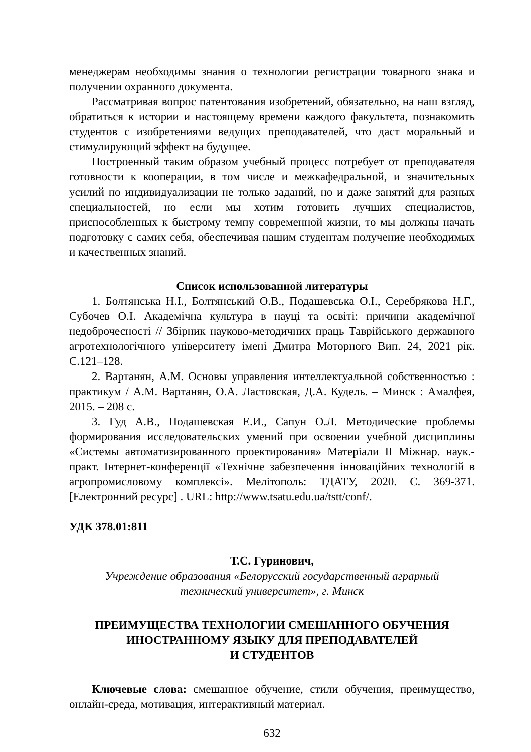менеджерам необходимы знания о технологии регистрации товарного знака и получении охранного документа.
Рассматривая вопрос патентования изобретений, обязательно, на наш взгляд, обратиться к истории и настоящему времени каждого факультета, познакомить студентов с изобретениями ведущих преподавателей, что даст моральный и стимулирующий эффект на будущее.
Построенный таким образом учебный процесс потребует от преподавателя готовности к кооперации, в том числе и межкафедральной, и значительных усилий по индивидуализации не только заданий, но и даже занятий для разных специальностей, но если мы хотим готовить лучших специалистов, приспособленных к быстрому темпу современной жизни, то мы должны начать подготовку с самих себя, обеспечивая нашим студентам получение необходимых и качественных знаний.
Список использованной литературы
1. Болтянська Н.І., Болтянський О.В., Подашевська О.І., Серебрякова Н.Г., Субочев О.І. Академічна культура в науці та освіті: причини академічної недоброчесності // Збірник науково-методичних праць Таврійського державного агротехнологічного університету імені Дмитра Моторного Вип. 24, 2021 рік. С.121–128.
2. Вартанян, А.М. Основы управления интеллектуальной собственностью : практикум / А.М. Вартанян, О.А. Ластовская, Д.А. Кудель. – Минск : Амалфея, 2015. – 208 с.
3. Гуд А.В., Подашевская Е.И., Сапун О.Л. Методические проблемы формирования исследовательских умений при освоении учебной дисциплины «Системы автоматизированного проектирования» Матеріали ІІ Міжнар. наук.-практ. Інтернет-конференції «Технічне забезпечення інноваційних технологій в агропромисловому комплексі». Мелітополь: ТДАТУ, 2020. С. 369-371. [Електронний ресурс] . URL: http://www.tsatu.edu.ua/tstt/conf/.
УДК 378.01:811
Т.С. Гуринович,
Учреждение образования «Белорусский государственный аграрный
технический университет», г. Минск
ПРЕИМУЩЕСТВА ТЕХНОЛОГИИ СМЕШАННОГО ОБУЧЕНИЯ
ИНОСТРАННОМУ ЯЗЫКУ ДЛЯ ПРЕПОДАВАТЕЛЕЙ
И СТУДЕНТОВ
Ключевые слова: смешанное обучение, стили обучения, преимущество, онлайн-среда, мотивация, интерактивный материал.
632